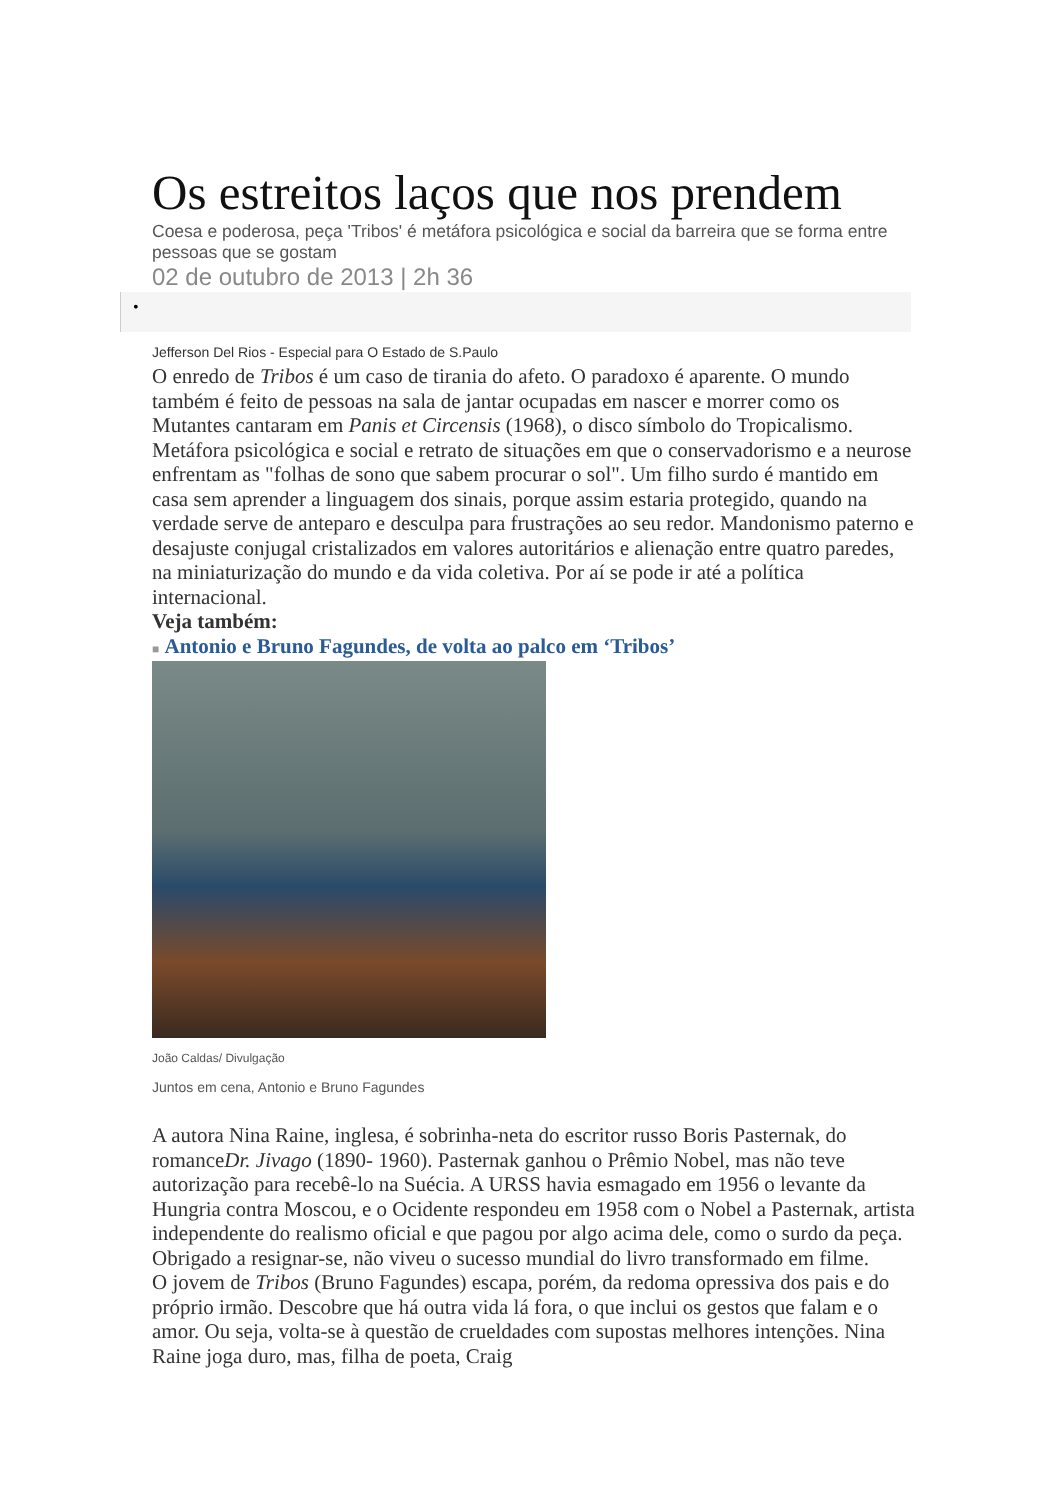Os estreitos laços que nos prendem
Coesa e poderosa, peça 'Tribos' é metáfora psicológica e social da barreira que se forma entre pessoas que se gostam
02 de outubro de 2013 | 2h 36
•
Jefferson Del Rios - Especial para O Estado de S.Paulo
O enredo de Tribos é um caso de tirania do afeto. O paradoxo é aparente. O mundo também é feito de pessoas na sala de jantar ocupadas em nascer e morrer como os Mutantes cantaram em Panis et Circensis (1968), o disco símbolo do Tropicalismo. Metáfora psicológica e social e retrato de situações em que o conservadorismo e a neurose enfrentam as "folhas de sono que sabem procurar o sol". Um filho surdo é mantido em casa sem aprender a linguagem dos sinais, porque assim estaria protegido, quando na verdade serve de anteparo e desculpa para frustrações ao seu redor. Mandonismo paterno e desajuste conjugal cristalizados em valores autoritários e alienação entre quatro paredes, na miniaturização do mundo e da vida coletiva. Por aí se pode ir até a política internacional.
Veja também:
■ Antonio e Bruno Fagundes, de volta ao palco em ‘Tribos’
João Caldas/ Divulgação
Juntos em cena, Antonio e Bruno Fagundes
A autora Nina Raine, inglesa, é sobrinha-neta do escritor russo Boris Pasternak, do romanceDr. Jivago (1890- 1960). Pasternak ganhou o Prêmio Nobel, mas não teve autorização para recebê-lo na Suécia. A URSS havia esmagado em 1956 o levante da Hungria contra Moscou, e o Ocidente respondeu em 1958 com o Nobel a Pasternak, artista independente do realismo oficial e que pagou por algo acima dele, como o surdo da peça. Obrigado a resignar-se, não viveu o sucesso mundial do livro transformado em filme.
O jovem de Tribos (Bruno Fagundes) escapa, porém, da redoma opressiva dos pais e do próprio irmão. Descobre que há outra vida lá fora, o que inclui os gestos que falam e o amor. Ou seja, volta-se à questão de crueldades com supostas melhores intenções. Nina Raine joga duro, mas, filha de poeta, Craig